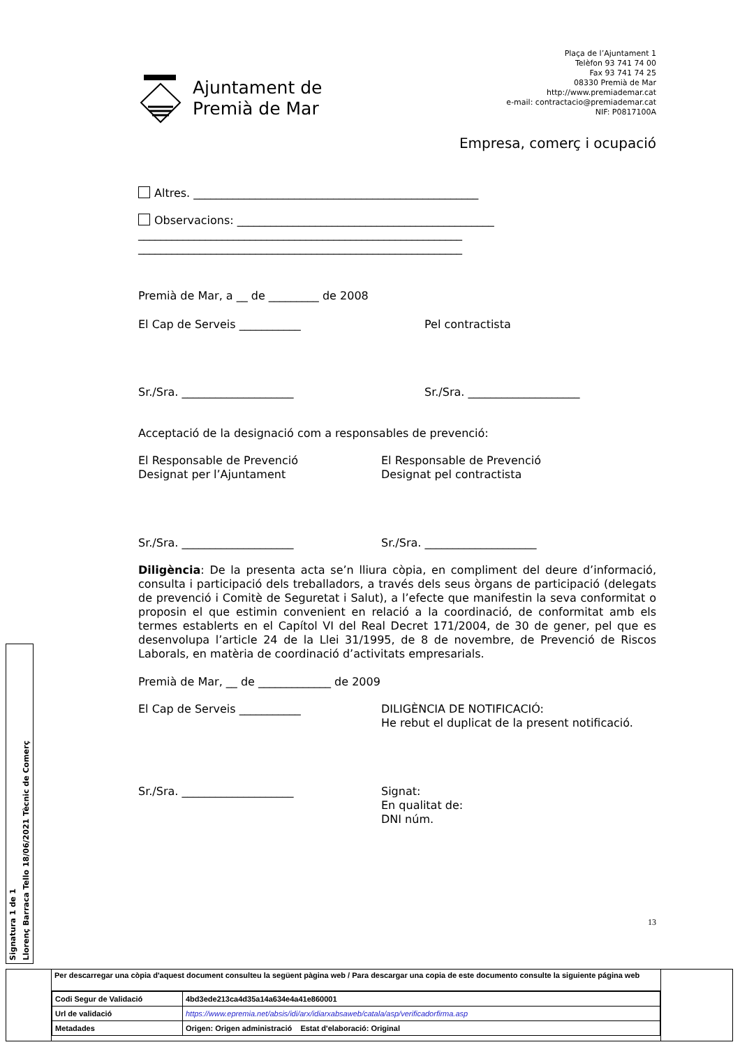Ajuntament de
Premià de Mar
Plaça de l’Ajuntament 1
Telèfon 93 741 74 00
Fax 93 741 74 25
08330 Premià de Mar
http://www.premiademar.cat
e-mail: contractacio@premiademar.cat
NIF: P0817100A
Empresa, comerç i ocupació
Altres. ___________________________________________________
Observacions: ______________________________________________
__________________________________________________________
__________________________________________________________
Premià de Mar, a __ de _________ de 2008
El Cap de Serveis ___________ Pel contractista
Sr./Sra. ____________________ Sr./Sra. ____________________
Acceptació de la designació com a responsables de prevenció:
El Responsable de Prevenció
Designat per l’Ajuntament
El Responsable de Prevenció
Designat pel contractista
Sr./Sra. ____________________ Sr./Sra. ____________________
Diligència: De la presenta acta se’n lliura còpia, en compliment del deure d’informació, consulta i participació dels treballadors, a través dels seus òrgans de participació (delegats de prevenció i Comitè de Seguretat i Salut), a l’efecte que manifestin la seva conformitat o proposin el que estimin convenient en relació a la coordinació, de conformitat amb els termes establerts en el Capítol VI del Real Decret 171/2004, de 30 de gener, pel que es desenvolupa l’article 24 de la Llei 31/1995, de 8 de novembre, de Prevenció de Riscos Laborals, en matèria de coordinació d’activitats empresarials.
Premià de Mar, __ de _____________ de 2009
El Cap de Serveis ___________ DILIGÈNCIA DE NOTIFICACIÓ:
He rebut el duplicat de la present notificació.
Sr./Sra. ____________________ Signat:
En qualitat de:
DNI núm.
13
Signatura 1 de 1
Llorenç Barraca Tello 18/06/2021 Tècnic de Comerç
Per descarregar una còpia d'aquest document consulteu la següent pàgina web / Para descargar una copia de este documento consulte la siguiente página web
| Codi Segur de Validació | 4bd3ede213ca4d35a14a634e4a41e860001 |
| Url de validació | https://www.epremia.net/absis/idi/arx/idiarxabsaweb/catala/asp/verificadorfirma.asp |
| Metadades | Origen: Origen administració Estat d'elaboració: Original |